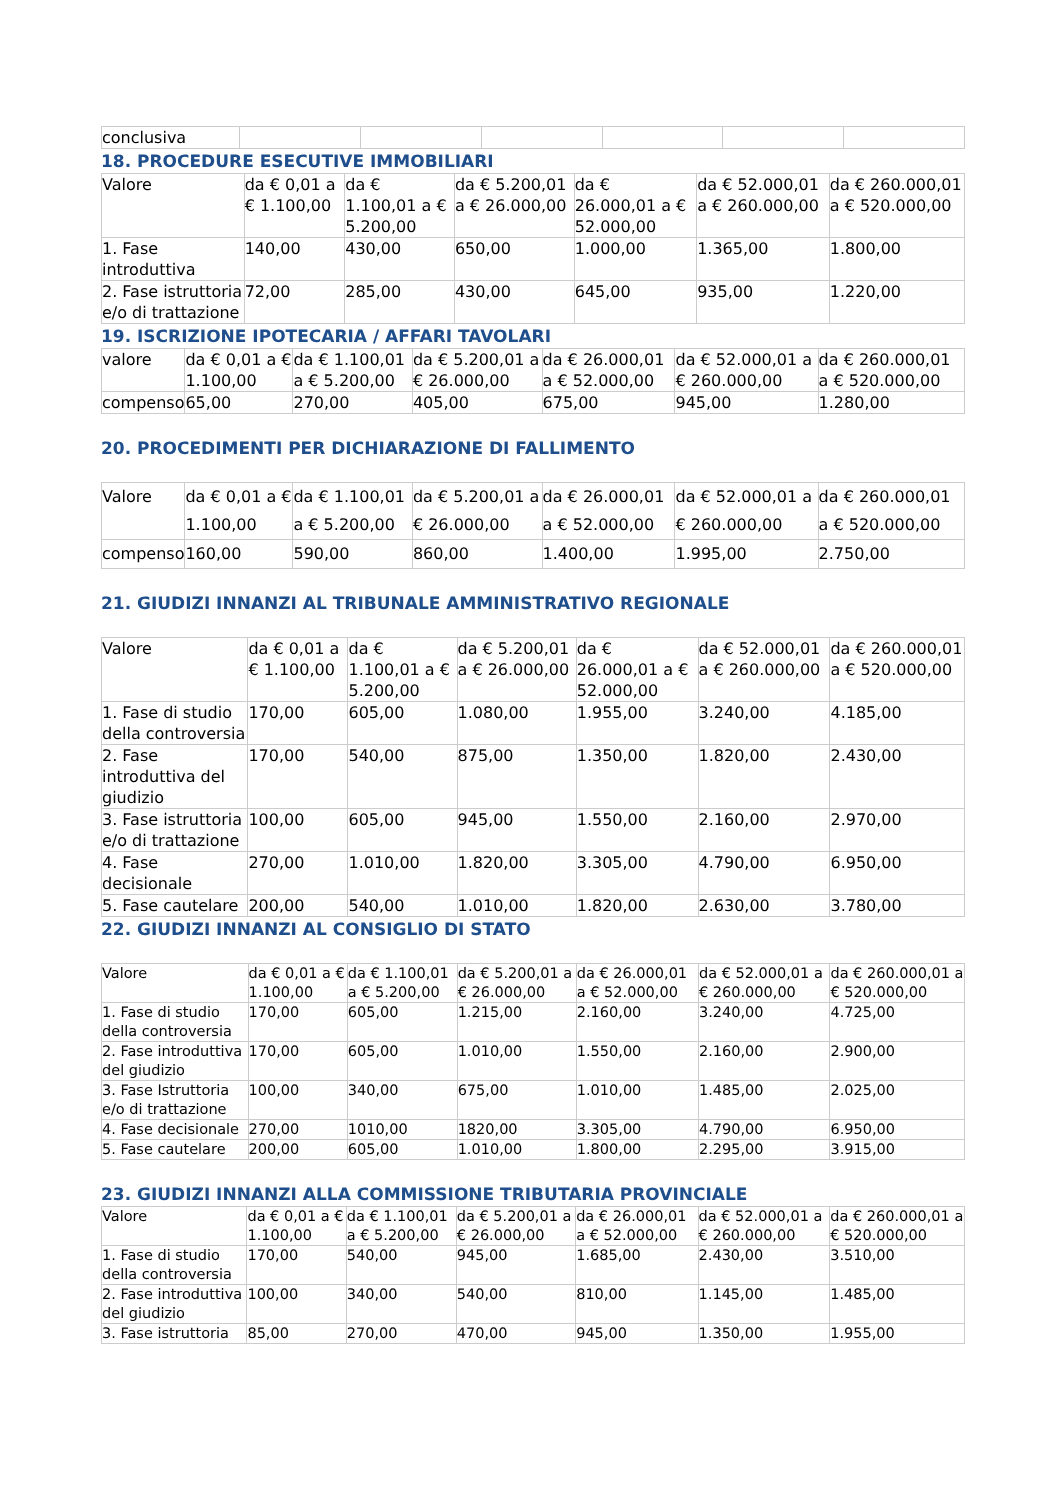| conclusiva | | | | | | |
18. PROCEDURE ESECUTIVE IMMOBILIARI
| Valore | da € 0,01 a € 1.100,00 | da € 1.100,01 a € 5.200,00 | da € 5.200,01 a € 26.000,00 | da € 26.000,01 a € 52.000,00 | da € 52.000,01 a € 260.000,00 | da € 260.000,01 a € 520.000,00 |
| 1. Fase introduttiva | 140,00 | 430,00 | 650,00 | 1.000,00 | 1.365,00 | 1.800,00 |
| 2. Fase istruttoria e/o di trattazione | 72,00 | 285,00 | 430,00 | 645,00 | 935,00 | 1.220,00 |
19. ISCRIZIONE IPOTECARIA / AFFARI TAVOLARI
| valore | da € 0,01 a € 1.100,00 | da € 1.100,01 a € 5.200,00 | da € 5.200,01 a € 26.000,00 | da € 26.000,01 a € 52.000,00 | da € 52.000,01 a € 260.000,00 | da € 260.000,01 a € 520.000,00 |
| compenso | 65,00 | 270,00 | 405,00 | 675,00 | 945,00 | 1.280,00 |
20. PROCEDIMENTI PER DICHIARAZIONE DI FALLIMENTO
| Valore | da € 0,01 a € 1.100,00 | da € 1.100,01 a € 5.200,00 | da € 5.200,01 a € 26.000,00 | da € 26.000,01 a € 52.000,00 | da € 52.000,01 a € 260.000,00 | da € 260.000,01 a € 520.000,00 |
| compenso | 160,00 | 590,00 | 860,00 | 1.400,00 | 1.995,00 | 2.750,00 |
21. GIUDIZI INNANZI AL TRIBUNALE AMMINISTRATIVO REGIONALE
| Valore | da € 0,01 a € 1.100,00 | da € 1.100,01 a € 5.200,00 | da € 5.200,01 a € 26.000,00 | da € 26.000,01 a € 52.000,00 | da € 52.000,01 a € 260.000,00 | da € 260.000,01 a € 520.000,00 |
| 1. Fase di studio della controversia | 170,00 | 605,00 | 1.080,00 | 1.955,00 | 3.240,00 | 4.185,00 |
| 2. Fase introduttiva del giudizio | 170,00 | 540,00 | 875,00 | 1.350,00 | 1.820,00 | 2.430,00 |
| 3. Fase istruttoria e/o di trattazione | 100,00 | 605,00 | 945,00 | 1.550,00 | 2.160,00 | 2.970,00 |
| 4. Fase decisionale | 270,00 | 1.010,00 | 1.820,00 | 3.305,00 | 4.790,00 | 6.950,00 |
| 5. Fase cautelare | 200,00 | 540,00 | 1.010,00 | 1.820,00 | 2.630,00 | 3.780,00 |
22. GIUDIZI INNANZI AL CONSIGLIO DI STATO
| Valore | da € 0,01 a € 1.100,00 | da € 1.100,01 a € 5.200,00 | da € 5.200,01 a € 26.000,00 | da € 26.000,01 a € 52.000,00 | da € 52.000,01 a € 260.000,00 | da € 260.000,01 a € 520.000,00 |
| 1. Fase di studio della controversia | 170,00 | 605,00 | 1.215,00 | 2.160,00 | 3.240,00 | 4.725,00 |
| 2. Fase introduttiva del giudizio | 170,00 | 605,00 | 1.010,00 | 1.550,00 | 2.160,00 | 2.900,00 |
| 3. Fase Istruttoria e/o di trattazione | 100,00 | 340,00 | 675,00 | 1.010,00 | 1.485,00 | 2.025,00 |
| 4. Fase decisionale | 270,00 | 1010,00 | 1820,00 | 3.305,00 | 4.790,00 | 6.950,00 |
| 5. Fase cautelare | 200,00 | 605,00 | 1.010,00 | 1.800,00 | 2.295,00 | 3.915,00 |
23. GIUDIZI INNANZI ALLA COMMISSIONE TRIBUTARIA PROVINCIALE
| Valore | da € 0,01 a € 1.100,00 | da € 1.100,01 a € 5.200,00 | da € 5.200,01 a € 26.000,00 | da € 26.000,01 a € 52.000,00 | da € 52.000,01 a € 260.000,00 | da € 260.000,01 a € 520.000,00 |
| 1. Fase di studio della controversia | 170,00 | 540,00 | 945,00 | 1.685,00 | 2.430,00 | 3.510,00 |
| 2. Fase introduttiva del giudizio | 100,00 | 340,00 | 540,00 | 810,00 | 1.145,00 | 1.485,00 |
| 3. Fase istruttoria | 85,00 | 270,00 | 470,00 | 945,00 | 1.350,00 | 1.955,00 |